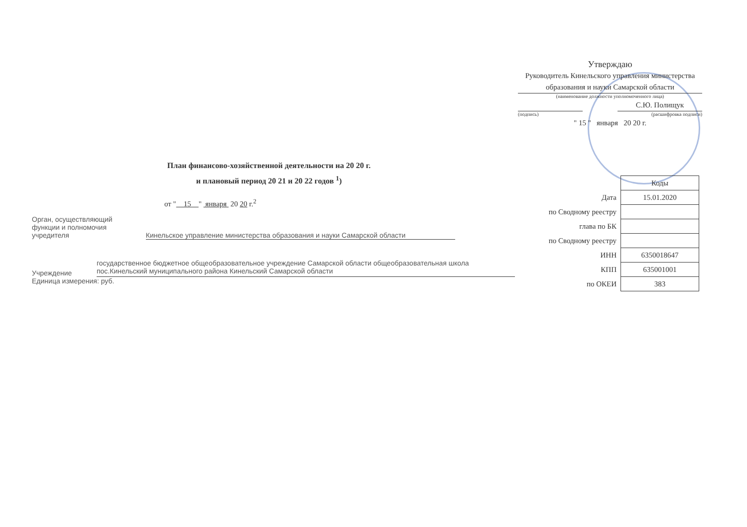Утверждаю
Руководитель Кинельского управления министерства образования и науки Самарской области
(наименование должности уполномоченного лица)
С.Ю. Полищук
(подпись) (расшифровка подписи)
" 15 " января 20 20 г.
План финансово-хозяйственной деятельности на 20 20 г.
и плановый период 20 21 и 20 22 годов <sup>1</sup>)
от " 15 " января 20 20 г.<sup>2</sup>
Орган, осуществляющий
функции и полномочия
учредителя Кинельское управление министерства образования и науки Самарской области
Учреждение государственное бюджетное общеобразовательное учреждение Самарской области общеобразовательная школа пос.Кинельский муниципального района Кинельский Самарской области
Единица измерения: руб.
| | Коды |
| Дата | 15.01.2020 |
| по Сводному реестру | |
| глава по БК | |
| по Сводному реестру | |
| ИНН | 6350018647 |
| КПП | 635001001 |
| по ОКЕИ | 383 |